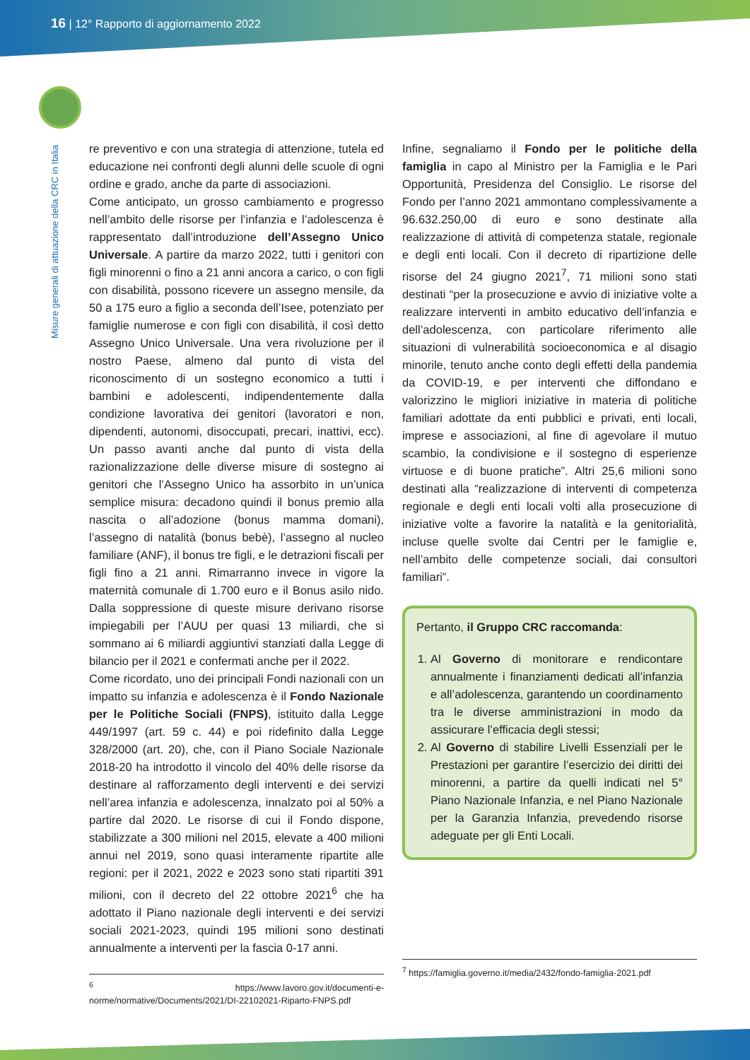16 | 12° Rapporto di aggiornamento 2022
Misure generali di attuazione della CRC in Italia
re preventivo e con una strategia di attenzione, tutela ed educazione nei confronti degli alunni delle scuole di ogni ordine e grado, anche da parte di associazioni.
Come anticipato, un grosso cambiamento e progresso nell’ambito delle risorse per l’infanzia e l’adolescenza è rappresentato dall’introduzione dell’Assegno Unico Universale. A partire da marzo 2022, tutti i genitori con figli minorenni o fino a 21 anni ancora a carico, o con figli con disabilità, possono ricevere un assegno mensile, da 50 a 175 euro a figlio a seconda dell’Isee, potenziato per famiglie numerose e con figli con disabilità, il così detto Assegno Unico Universale. Una vera rivoluzione per il nostro Paese, almeno dal punto di vista del riconoscimento di un sostegno economico a tutti i bambini e adolescenti, indipendentemente dalla condizione lavorativa dei genitori (lavoratori e non, dipendenti, autonomi, disoccupati, precari, inattivi, ecc). Un passo avanti anche dal punto di vista della razionalizzazione delle diverse misure di sostegno ai genitori che l’Assegno Unico ha assorbito in un’unica semplice misura: decadono quindi il bonus premio alla nascita o all’adozione (bonus mamma domani), l’assegno di natalità (bonus bebè), l’assegno al nucleo familiare (ANF), il bonus tre figli, e le detrazioni fiscali per figli fino a 21 anni. Rimarranno invece in vigore la maternità comunale di 1.700 euro e il Bonus asilo nido. Dalla soppressione di queste misure derivano risorse impiegabili per l’AUU per quasi 13 miliardi, che si sommano ai 6 miliardi aggiuntivi stanziati dalla Legge di bilancio per il 2021 e confermati anche per il 2022.
Come ricordato, uno dei principali Fondi nazionali con un impatto su infanzia e adolescenza è il Fondo Nazionale per le Politiche Sociali (FNPS), istituito dalla Legge 449/1997 (art. 59 c. 44) e poi ridefinito dalla Legge 328/2000 (art. 20), che, con il Piano Sociale Nazionale 2018-20 ha introdotto il vincolo del 40% delle risorse da destinare al rafforzamento degli interventi e dei servizi nell’area infanzia e adolescenza, innalzato poi al 50% a partire dal 2020. Le risorse di cui il Fondo dispone, stabilizzate a 300 milioni nel 2015, elevate a 400 milioni annui nel 2019, sono quasi interamente ripartite alle regioni: per il 2021, 2022 e 2023 sono stati ripartiti 391 milioni, con il decreto del 22 ottobre 2021<sup>6</sup> che ha adottato il Piano nazionale degli interventi e dei servizi sociali 2021-2023, quindi 195 milioni sono destinati annualmente a interventi per la fascia 0-17 anni.
<sup>6</sup> https://www.lavoro.gov.it/documenti-e-norme/normative/Documents/2021/DI-22102021-Riparto-FNPS.pdf
Infine, segnaliamo il Fondo per le politiche della famiglia in capo al Ministro per la Famiglia e le Pari Opportunità, Presidenza del Consiglio. Le risorse del Fondo per l’anno 2021 ammontano complessivamente a 96.632.250,00 di euro e sono destinate alla realizzazione di attività di competenza statale, regionale e degli enti locali. Con il decreto di ripartizione delle risorse del 24 giugno 2021<sup>7</sup>, 71 milioni sono stati destinati “per la prosecuzione e avvio di iniziative volte a realizzare interventi in ambito educativo dell’infanzia e dell’adolescenza, con particolare riferimento alle situazioni di vulnerabilità socioeconomica e al disagio minorile, tenuto anche conto degli effetti della pandemia da COVID-19, e per interventi che diffondano e valorizzino le migliori iniziative in materia di politiche familiari adottate da enti pubblici e privati, enti locali, imprese e associazioni, al fine di agevolare il mutuo scambio, la condivisione e il sostegno di esperienze virtuose e di buone pratiche”. Altri 25,6 milioni sono destinati alla “realizzazione di interventi di competenza regionale e degli enti locali volti alla prosecuzione di iniziative volte a favorire la natalità e la genitorialità, incluse quelle svolte dai Centri per le famiglie e, nell’ambito delle competenze sociali, dai consultori familiari”.
Pertanto, il Gruppo CRC raccomanda:
1. Al Governo di monitorare e rendicontare annualmente i finanziamenti dedicati all’infanzia e all’adolescenza, garantendo un coordinamento tra le diverse amministrazioni in modo da assicurare l’efficacia degli stessi;
2. Al Governo di stabilire Livelli Essenziali per le Prestazioni per garantire l’esercizio dei diritti dei minorenni, a partire da quelli indicati nel 5° Piano Nazionale Infanzia, e nel Piano Nazionale per la Garanzia Infanzia, prevedendo risorse adeguate per gli Enti Locali.
<sup>7</sup> https://famiglia.governo.it/media/2432/fondo-famiglia-2021.pdf